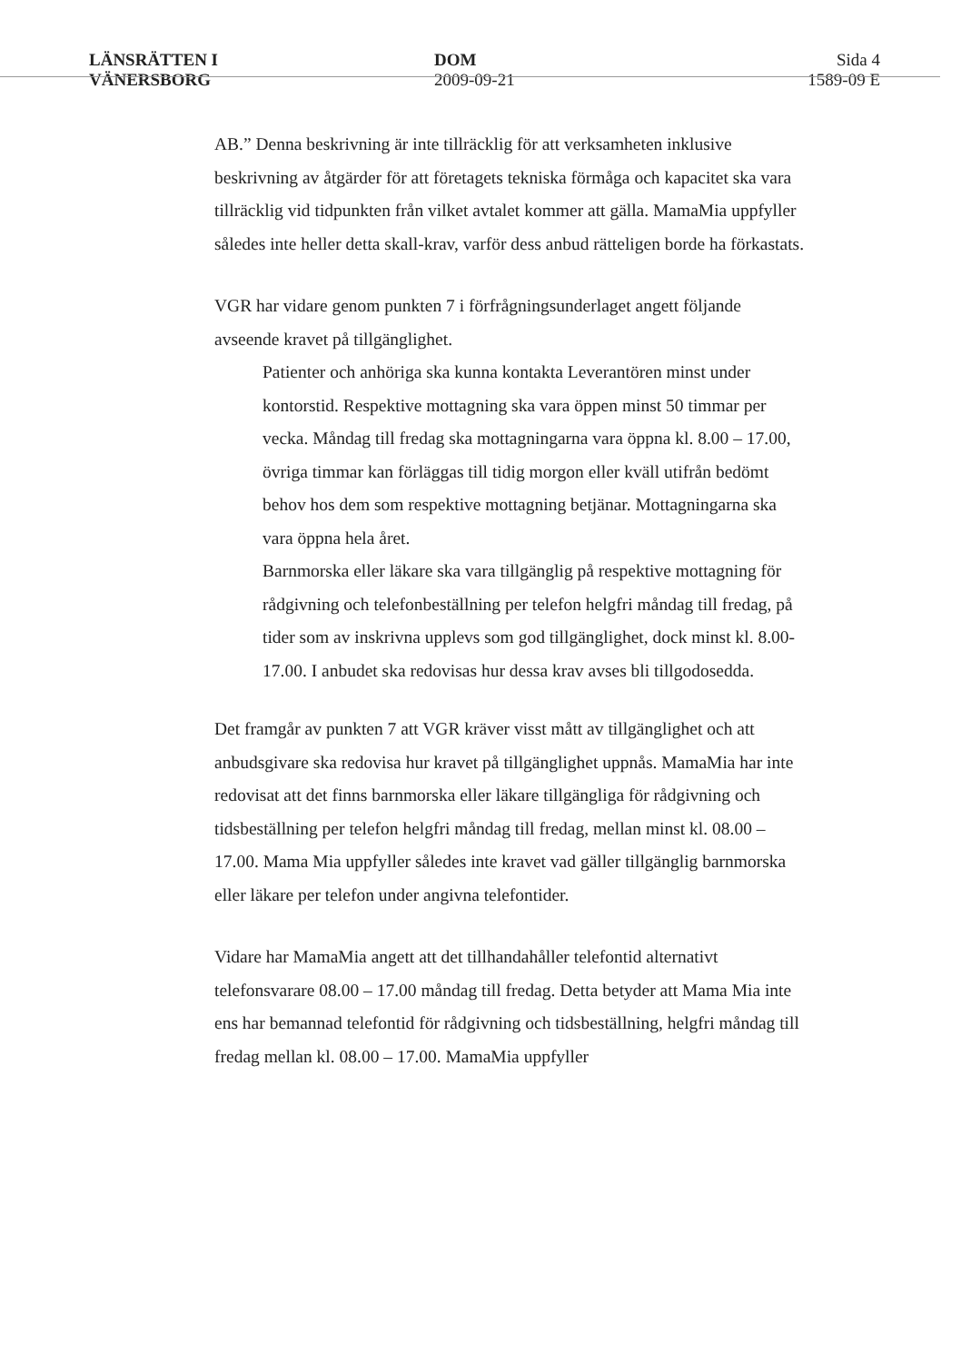LÄNSRÄTTEN I
VÄNERSBORG
DOM
2009-09-21
Sida 4
1589-09 E
AB.” Denna beskrivning är inte tillräcklig för att verksamheten inklusive beskrivning av åtgärder för att företagets tekniska förmåga och kapacitet ska vara tillräcklig vid tidpunkten från vilket avtalet kommer att gälla. MamaMia uppfyller således inte heller detta skall-krav, varför dess anbud rätteligen borde ha förkastats.
VGR har vidare genom punkten 7 i förfrågningsunderlaget angett följande avseende kravet på tillgänglighet.
Patienter och anhöriga ska kunna kontakta Leverantören minst under kontorstid. Respektive mottagning ska vara öppen minst 50 timmar per vecka. Måndag till fredag ska mottagningarna vara öppna kl. 8.00 – 17.00, övriga timmar kan förläggas till tidig morgon eller kväll utifrån bedömt behov hos dem som respektive mottagning betjänar. Mottagningarna ska vara öppna hela året.
Barnmorska eller läkare ska vara tillgänglig på respektive mottagning för rådgivning och telefonbeställning per telefon helgfri måndag till fredag, på tider som av inskrivna upplevs som god tillgänglighet, dock minst kl. 8.00-17.00. I anbudet ska redovisas hur dessa krav avses bli tillgodosedda.
Det framgår av punkten 7 att VGR kräver visst mått av tillgänglighet och att anbudsgivare ska redovisa hur kravet på tillgänglighet uppnås. MamaMia har inte redovisat att det finns barnmorska eller läkare tillgängliga för rådgivning och tidsbeställning per telefon helgfri måndag till fredag, mellan minst kl. 08.00 – 17.00. Mama Mia uppfyller således inte kravet vad gäller tillgänglig barnmorska eller läkare per telefon under angivna telefontider.
Vidare har MamaMia angett att det tillhandahåller telefontid alternativt telefonsvarare 08.00 – 17.00 måndag till fredag. Detta betyder att Mama Mia inte ens har bemannad telefontid för rådgivning och tidsbeställning, helgfri måndag till fredag mellan kl. 08.00 – 17.00. MamaMia uppfyller